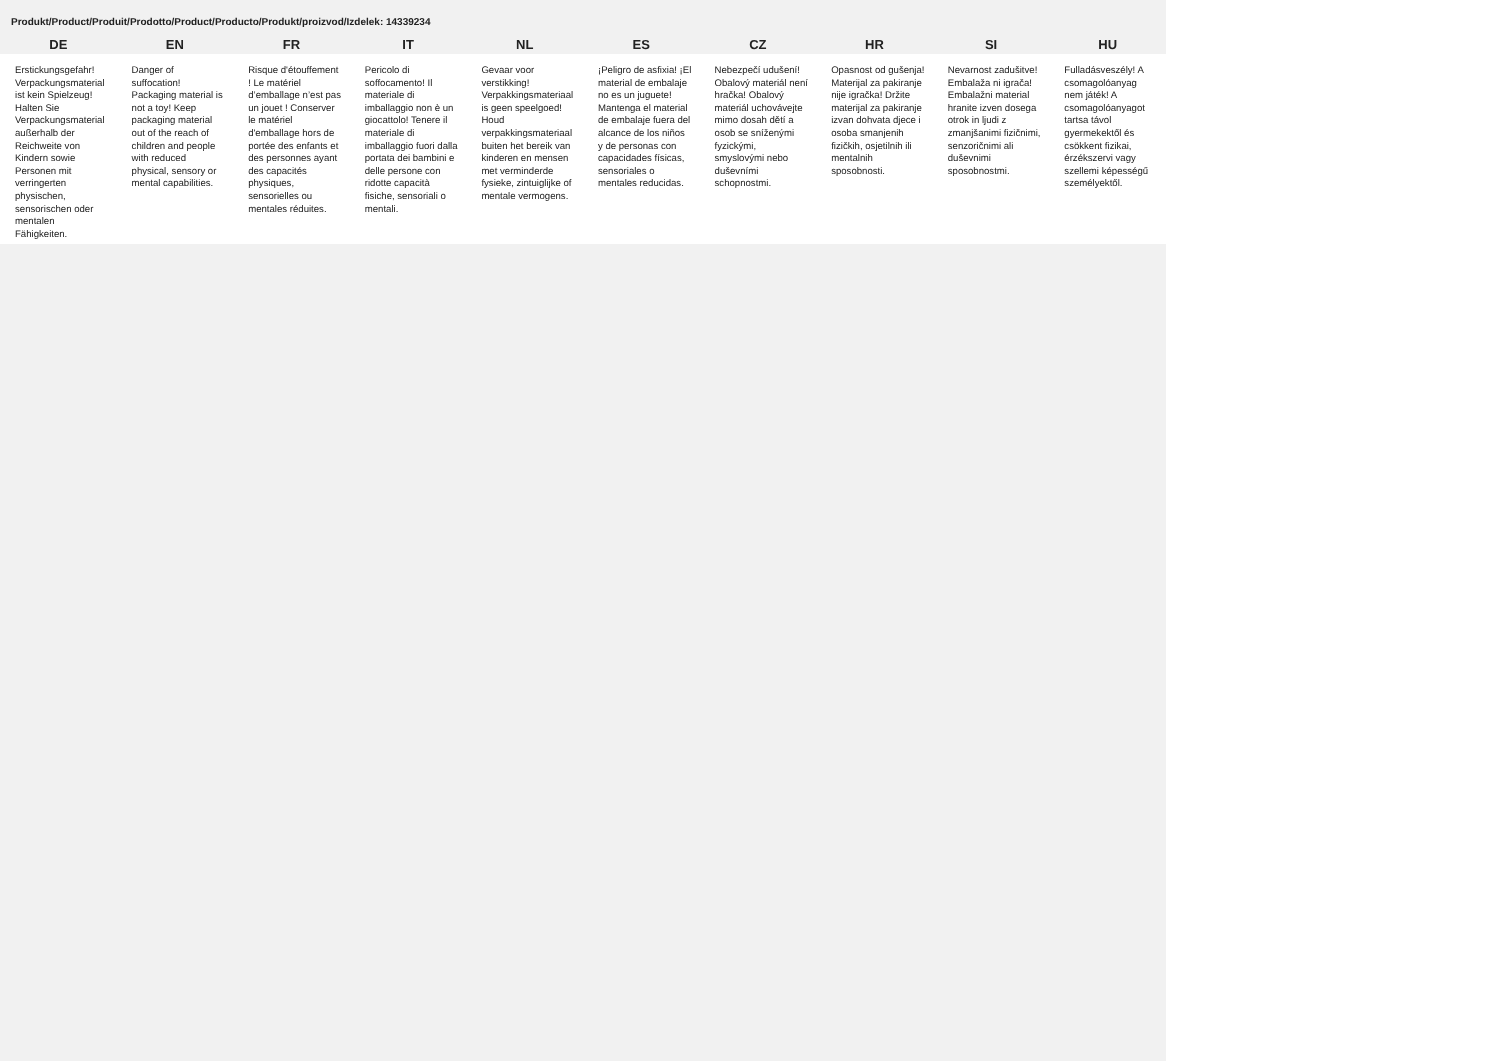Produkt/Product/Produit/Prodotto/Product/Producto/Produkt/proizvod/Izdelek: 14339234
| DE | EN | FR | IT | NL | ES | CZ | HR | SI | HU |
| --- | --- | --- | --- | --- | --- | --- | --- | --- | --- |
| Erstickungsgefahr! Verpackungsmaterial ist kein Spielzeug! Halten Sie Verpackungsmaterial außerhalb der Reichweite von Kindern sowie Personen mit verringerten physischen, sensorischen oder mentalen Fähigkeiten. | Danger of suffocation! Packaging material is not a toy! Keep packaging material out of the reach of children and people with reduced physical, sensory or mental capabilities. | Risque d'étouffement ! Le matériel d’emballage n’est pas un jouet ! Conserver le matériel d'emballage hors de portée des enfants et des personnes ayant des capacités physiques, sensorielles ou mentales réduites. | Pericolo di soffocamento! Il materiale di imballaggio non è un giocattolo! Tenere il materiale di imballaggio fuori dalla portata dei bambini e delle persone con ridotte capacità fisiche, sensoriali o mentali. | Gevaar voor verstikking! Verpakkingsmateriaal is geen speelgoed! Houd verpakkingsmateriaal buiten het bereik van kinderen en mensen met verminderde fysieke, zintuiglijke of mentale vermogens. | ¡Peligro de asfixia! ¡El material de embalaje no es un juguete! Mantenga el material de embalaje fuera del alcance de los niños y de personas con capacidades físicas, sensoriales o mentales reducidas. | Nebezpečí udušení! Obalový materiál není hračka! Obalový materiál uchovávejte mimo dosah dětí a osob se sníženými fyzickými, smyslovými nebo duševními schopnostmi. | Opasnost od gušenja! Materijal za pakiranje nije igračka! Držite materijal za pakiranje izvan dohvata djece i osoba smanjenih fizičkih, osjetilnih ili mentalnih sposobnosti. | Nevarnost zadušitve! Embalaža ni igrača! Embalažni material hranite izven dosega otrok in ljudi z zmanjšanimi fizičnimi, senzoričnimi ali duševnimi sposobnostmi. | Fulladásveszély! A csomagolóanyag nem játék! A csomagolóanyagot tartsa távol gyermekektől és csökkent fizikai, érzékszervi vagy szellemi képességű személyektől. |